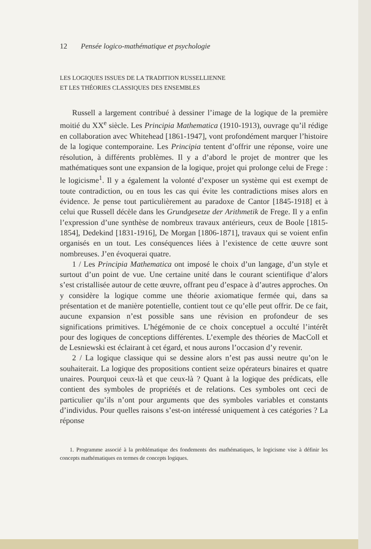12 Pensée logico-mathématique et psychologie
LES LOGIQUES ISSUES DE LA TRADITION RUSSELLIENNE
ET LES THÉORIES CLASSIQUES DES ENSEMBLES
Russell a largement contribué à dessiner l’image de la logique de la première moitié du XX<sup>e</sup> siècle. Les Principia Mathematica (1910-1913), ouvrage qu’il rédige en collaboration avec Whitehead [1861-1947], vont profondément marquer l’histoire de la logique contemporaine. Les Principia tentent d’offrir une réponse, voire une résolution, à différents problèmes. Il y a d’abord le projet de montrer que les mathématiques sont une expansion de la logique, projet qui prolonge celui de Frege : le logicisme<sup>1</sup>. Il y a également la volonté d’exposer un système qui est exempt de toute contradiction, ou en tous les cas qui évite les contradictions mises alors en évidence. Je pense tout particulièrement au paradoxe de Cantor [1845-1918] et à celui que Russell décèle dans les Grundgesetze der Arithmetik de Frege. Il y a enfin l’expression d’une synthèse de nombreux travaux antérieurs, ceux de Boole [1815-1854], Dedekind [1831-1916], De Morgan [1806-1871], travaux qui se voient enfin organisés en un tout. Les conséquences liées à l’existence de cette œuvre sont nombreuses. J’en évoquerai quatre.
1 / Les Principia Mathematica ont imposé le choix d’un langage, d’un style et surtout d’un point de vue. Une certaine unité dans le courant scientifique d’alors s’est cristallisée autour de cette œuvre, offrant peu d’espace à d’autres approches. On y considère la logique comme une théorie axiomatique fermée qui, dans sa présentation et de manière potentielle, contient tout ce qu’elle peut offrir. De ce fait, aucune expansion n’est possible sans une révision en profondeur de ses significations primitives. L’hégémonie de ce choix conceptuel a occulté l’intérêt pour des logiques de conceptions différentes. L’exemple des théories de MacColl et de Lesniewski est éclairant à cet égard, et nous aurons l’occasion d’y revenir.
2 / La logique classique qui se dessine alors n’est pas aussi neutre qu’on le souhaiterait. La logique des propositions contient seize opérateurs binaires et quatre unaires. Pourquoi ceux-là et que ceux-là ? Quant à la logique des prédicats, elle contient des symboles de propriétés et de relations. Ces symboles ont ceci de particulier qu’ils n’ont pour arguments que des symboles variables et constants d’individus. Pour quelles raisons s’est-on intéressé uniquement à ces catégories ? La réponse
1. Programme associé à la problématique des fondements des mathématiques, le logicisme vise à définir les concepts mathématiques en termes de concepts logiques.